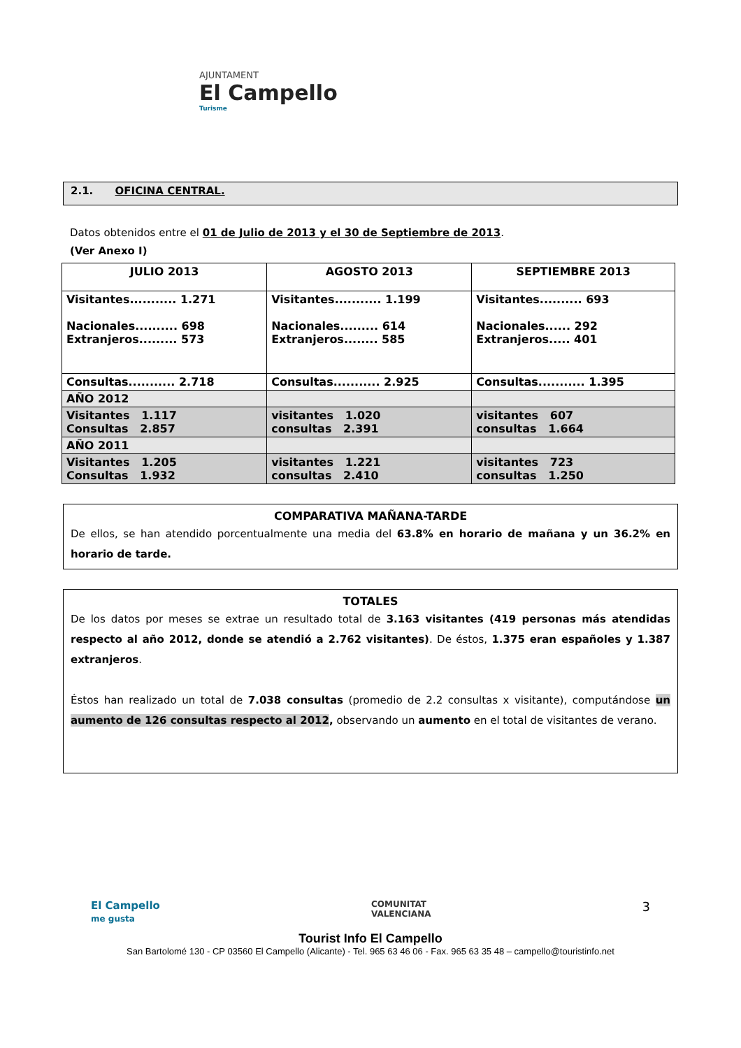AJUNTAMENT
El Campello
Turisme
2.1. OFICINA CENTRAL.
Datos obtenidos entre el 01 de Julio de 2013 y el 30 de Septiembre de 2013.
(Ver Anexo I)
| JULIO 2013 | AGOSTO 2013 | SEPTIEMBRE 2013 |
| Visitantes........... 1.271 Nacionales.......... 698 Extranjeros......... 573 | Visitantes........... 1.199 Nacionales......... 614 Extranjeros........ 585 | Visitantes.......... 693 Nacionales...... 292 Extranjeros..... 401 |
| Consultas........... 2.718 | Consultas........... 2.925 | Consultas........... 1.395 |
| AÑO 2012 | | |
| Visitantes 1.117 Consultas 2.857 | visitantes 1.020 consultas 2.391 | visitantes 607 consultas 1.664 |
| AÑO 2011 | | |
| Visitantes 1.205 Consultas 1.932 | visitantes 1.221 consultas 2.410 | visitantes 723 consultas 1.250 |
COMPARATIVA MAÑANA-TARDE
De ellos, se han atendido porcentualmente una media del 63.8% en horario de mañana y un 36.2% en horario de tarde.
TOTALES
De los datos por meses se extrae un resultado total de 3.163 visitantes (419 personas más atendidas respecto al año 2012, donde se atendió a 2.762 visitantes). De éstos, 1.375 eran españoles y 1.387 extranjeros.
Éstos han realizado un total de 7.038 consultas (promedio de 2.2 consultas x visitante), computándose un aumento de 126 consultas respecto al 2012, observando un aumento en el total de visitantes de verano.
El Campello
me gusta
COMUNITAT
VALENCIANA
3
Tourist Info El Campello
San Bartolomé 130 - CP 03560 El Campello (Alicante) - Tel. 965 63 46 06 - Fax. 965 63 35 48 – campello@touristinfo.net